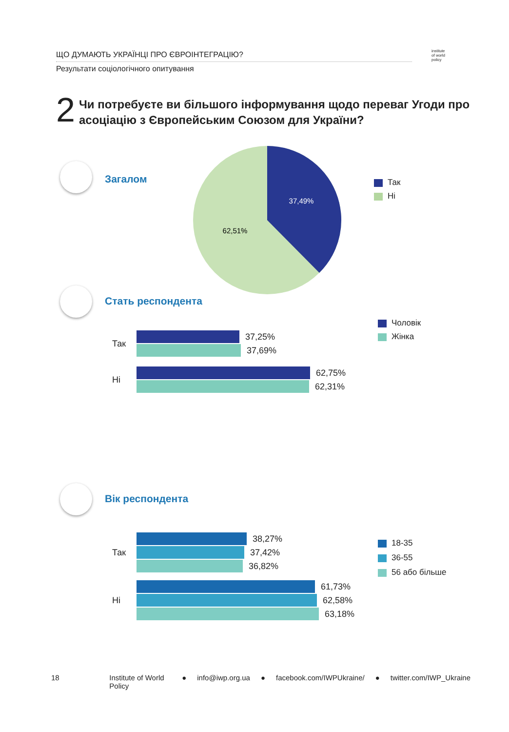ЩО ДУМАЮТЬ УКРАЇНЦІ ПРО ЄВРОІНТЕГРАЦІЮ?
Результати соціологічного опитування
institute
of world
policy
2 Чи потребуєте ви більшого інформування щодо переваг Угоди про асоціацію з Європейським Союзом для України?
Загалом
37,49%
62,51%
Так
Ні
Стать респондента
Чоловік
Жінка
Так
37,25%
37,69%
Ні
62,75%
62,31%
Вік респондента
18-35
36-55
56 або більше
Так
38,27%
37,42%
36,82%
Ні
61,73%
62,58%
63,18%
18 Institute of World Policy ● info@iwp.org.ua ● facebook.com/IWPUkraine/ ● twitter.com/IWP_Ukraine